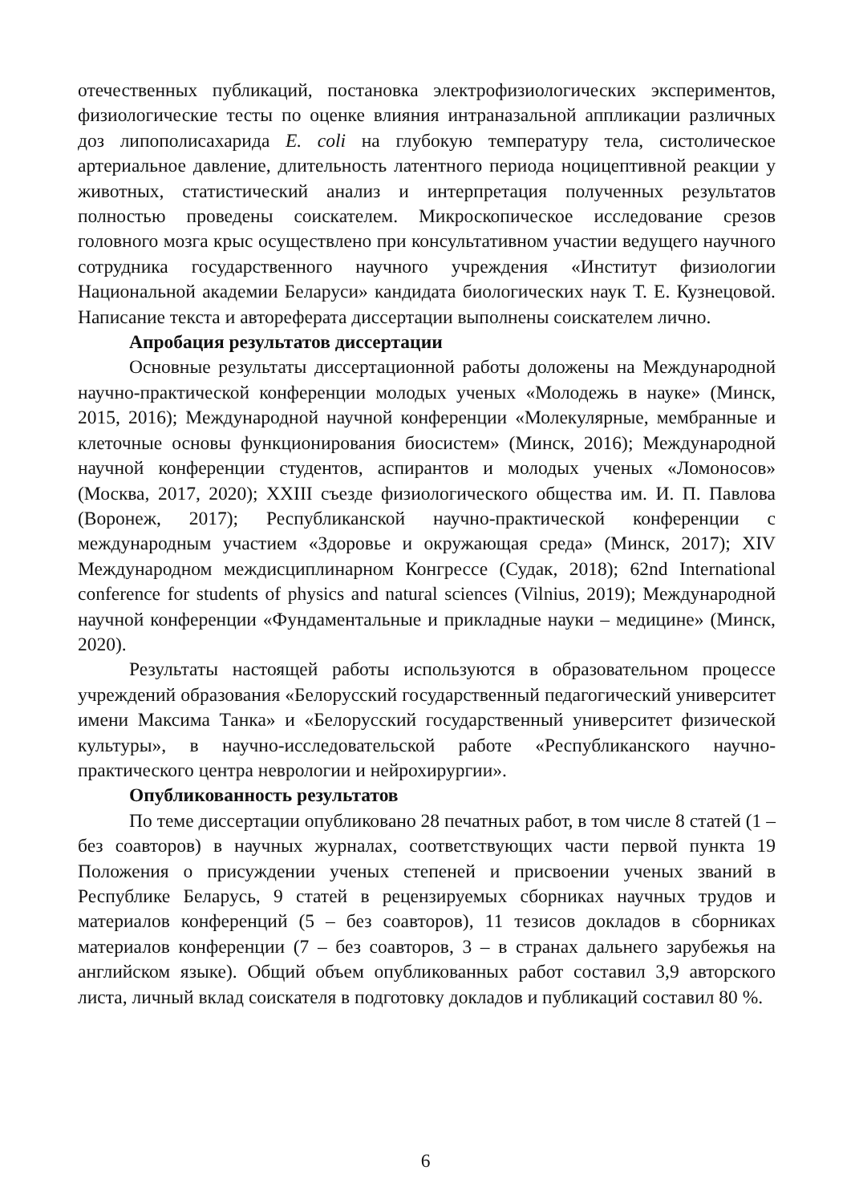отечественных публикаций, постановка электрофизиологических экспериментов, физиологические тесты по оценке влияния интраназальной аппликации различных доз липополисахарида E. coli на глубокую температуру тела, систолическое артериальное давление, длительность латентного периода ноцицептивной реакции у животных, статистический анализ и интерпретация полученных результатов полностью проведены соискателем. Микроскопическое исследование срезов головного мозга крыс осуществлено при консультативном участии ведущего научного сотрудника государственного научного учреждения «Институт физиологии Национальной академии Беларуси» кандидата биологических наук Т. Е. Кузнецовой. Написание текста и автореферата диссертации выполнены соискателем лично.
Апробация результатов диссертации
Основные результаты диссертационной работы доложены на Международной научно-практической конференции молодых ученых «Молодежь в науке» (Минск, 2015, 2016); Международной научной конференции «Молекулярные, мембранные и клеточные основы функционирования биосистем» (Минск, 2016); Международной научной конференции студентов, аспирантов и молодых ученых «Ломоносов» (Москва, 2017, 2020); XXIII съезде физиологического общества им. И. П. Павлова (Воронеж, 2017); Республиканской научно-практической конференции с международным участием «Здоровье и окружающая среда» (Минск, 2017); XIV Международном междисциплинарном Конгрессе (Судак, 2018); 62nd International conference for students of physics and natural sciences (Vilnius, 2019); Международной научной конференции «Фундаментальные и прикладные науки – медицине» (Минск, 2020).
Результаты настоящей работы используются в образовательном процессе учреждений образования «Белорусский государственный педагогический университет имени Максима Танка» и «Белорусский государственный университет физической культуры», в научно-исследовательской работе «Республиканского научно-практического центра неврологии и нейрохирургии».
Опубликованность результатов
По теме диссертации опубликовано 28 печатных работ, в том числе 8 статей (1 – без соавторов) в научных журналах, соответствующих части первой пункта 19 Положения о присуждении ученых степеней и присвоении ученых званий в Республике Беларусь, 9 статей в рецензируемых сборниках научных трудов и материалов конференций (5 – без соавторов), 11 тезисов докладов в сборниках материалов конференции (7 – без соавторов, 3 – в странах дальнего зарубежья на английском языке). Общий объем опубликованных работ составил 3,9 авторского листа, личный вклад соискателя в подготовку докладов и публикаций составил 80 %.
6